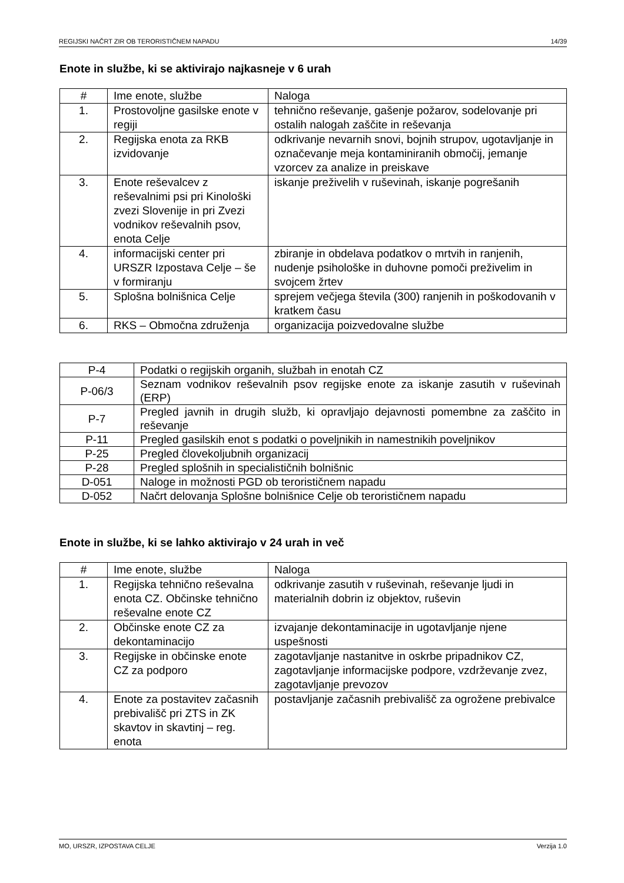REGIJSKI NAČRT ZIR OB TERORISTIČNEM NAPADU 14/39
Enote in službe, ki se aktivirajo najkasneje v 6 urah
| # | Ime enote, službe | Naloga |
| --- | --- | --- |
| 1. | Prostovoljne gasilske enote v regiji | tehnično reševanje, gašenje požarov, sodelovanje pri ostalih nalogah zaščite in reševanja |
| 2. | Regijska enota za RKB izvidovanje | odkrivanje nevarnih snovi, bojnih strupov, ugotavljanje in označevanje meja kontaminiranih območij, jemanje vzorcev za analize in preiskave |
| 3. | Enote reševalcev z reševalnimi psi pri Kinološki zvezi Slovenije in pri Zvezi vodnikov reševalnih psov, enota Celje | iskanje preživelih v ruševinah, iskanje pogrešanih |
| 4. | informacijski center pri URSZR Izpostava Celje – še v formiranju | zbiranje in obdelava podatkov o mrtvih in ranjenih, nudenje psihološke in duhovne pomoči preživelim in svojcem žrtev |
| 5. | Splošna bolnišnica Celje | sprejem večjega števila (300) ranjenih in poškodovanih v kratkem času |
| 6. | RKS – Območna združenja | organizacija poizvedovalne službe |
| P-4 | Podatki o regijskih organih, službah in enotah CZ |
| P-06/3 | Seznam vodnikov reševalnih psov regijske enote za iskanje zasutih v ruševinah (ERP) |
| P-7 | Pregled javnih in drugih služb, ki opravljajo dejavnosti pomembne za zaščito in reševanje |
| P-11 | Pregled gasilskih enot s podatki o poveljnikih in namestnikih poveljnikov |
| P-25 | Pregled človekoljubnih organizacij |
| P-28 | Pregled splošnih in specialističnih bolnišnic |
| D-051 | Naloge in možnosti PGD ob terorističnem napadu |
| D-052 | Načrt delovanja Splošne bolnišnice Celje ob terorističnem napadu |
Enote in službe, ki se lahko aktivirajo v 24 urah in več
| # | Ime enote, službe | Naloga |
| --- | --- | --- |
| 1. | Regijska tehnično reševalna enota CZ. Občinske tehnično reševalne enote CZ | odkrivanje zasutih v ruševinah, reševanje ljudi in materialnih dobrin iz objektov, ruševin |
| 2. | Občinske enote CZ za dekontaminacijo | izvajanje dekontaminacije in ugotavljanje njene uspešnosti |
| 3. | Regijske in občinske enote CZ za podporo | zagotavljanje nastanitve in oskrbe pripadnikov CZ, zagotavljanje informacijske podpore, vzdrževanje zvez, zagotavljanje prevozov |
| 4. | Enote za postavitev začasnih prebivališč pri ZTS in ZK skavtov in skavtinj – reg. enota | postavljanje začasnih prebivališč za ogrožene prebivalce |
MO, URSZR, IZPOSTAVA CELJE Verzija 1.0